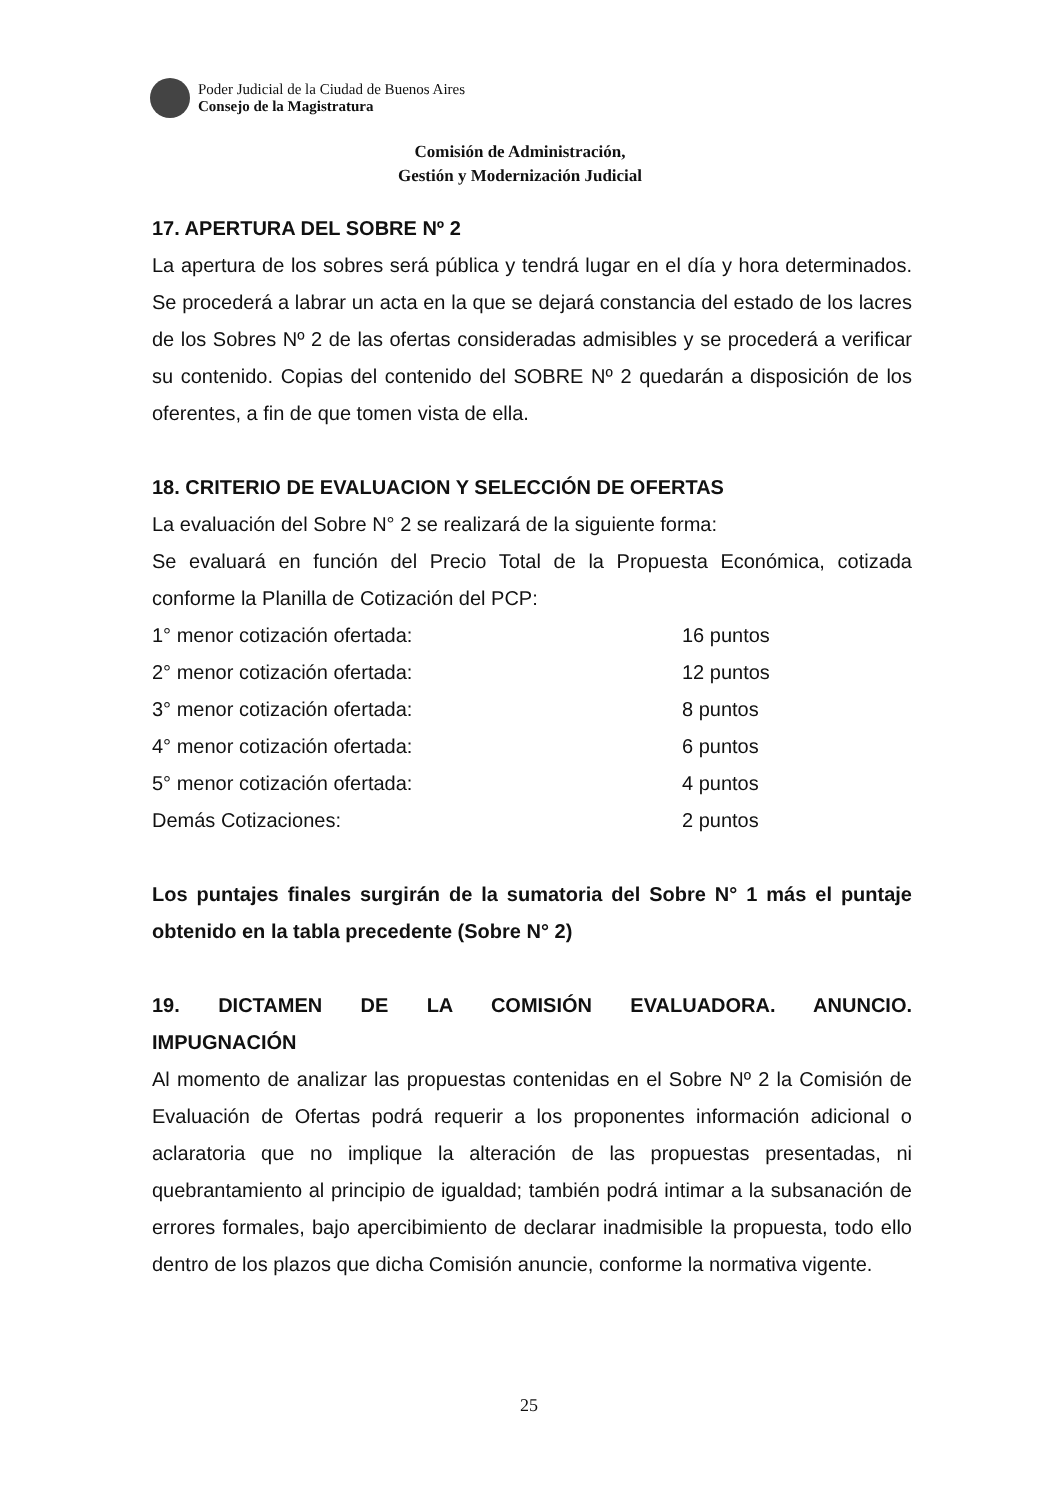Poder Judicial de la Ciudad de Buenos Aires
Consejo de la Magistratura
Comisión de Administración,
Gestión y Modernización Judicial
17. APERTURA DEL SOBRE Nº 2
La apertura de los sobres será pública y tendrá lugar en el día y hora determinados. Se procederá a labrar un acta en la que se dejará constancia del estado de los lacres de los Sobres Nº 2 de las ofertas consideradas admisibles y se procederá a verificar su contenido. Copias del contenido del SOBRE Nº 2 quedarán a disposición de los oferentes, a fin de que tomen vista de ella.
18. CRITERIO DE EVALUACION Y SELECCIÓN DE OFERTAS
La evaluación del Sobre N° 2 se realizará de la siguiente forma:
Se evaluará en función del Precio Total de la Propuesta Económica, cotizada conforme la Planilla de Cotización del PCP:
| 1° menor cotización ofertada: | 16 puntos |
| 2° menor cotización ofertada: | 12 puntos |
| 3° menor cotización ofertada: | 8 puntos |
| 4° menor cotización ofertada: | 6 puntos |
| 5° menor cotización ofertada: | 4 puntos |
| Demás Cotizaciones: | 2 puntos |
Los puntajes finales surgirán de la sumatoria del Sobre N° 1 más el puntaje obtenido en la tabla precedente (Sobre N° 2)
19. DICTAMEN DE LA COMISIÓN EVALUADORA. ANUNCIO.
IMPUGNACIÓN
Al momento de analizar las propuestas contenidas en el Sobre Nº 2 la Comisión de Evaluación de Ofertas podrá requerir a los proponentes información adicional o aclaratoria que no implique la alteración de las propuestas presentadas, ni quebrantamiento al principio de igualdad; también podrá intimar a la subsanación de errores formales, bajo apercibimiento de declarar inadmisible la propuesta, todo ello dentro de los plazos que dicha Comisión anuncie, conforme la normativa vigente.
25